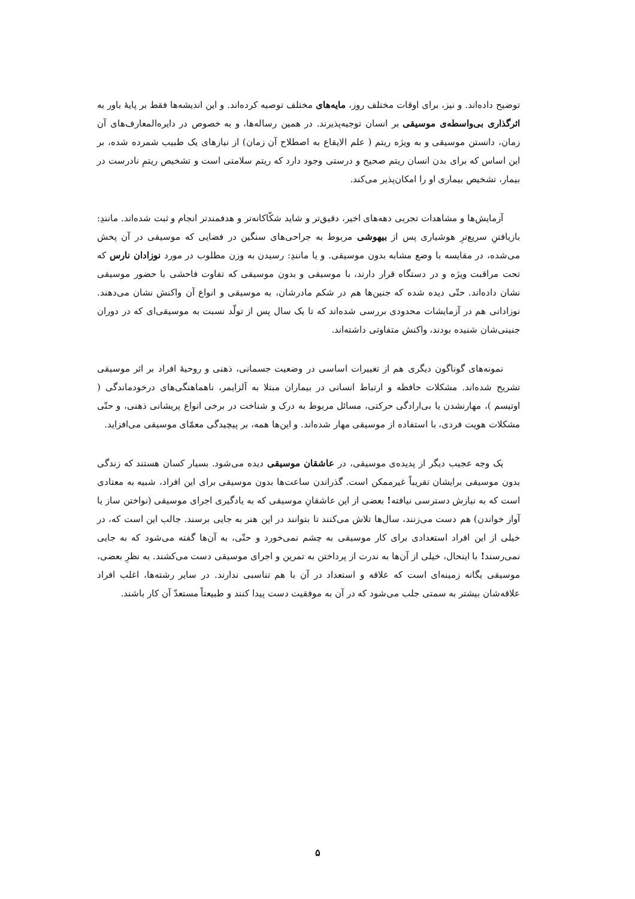توضیح داده‌اند. و نیز، برای اوقات مختلف روز، مایه‌های مختلف توصیه کرده‌اند. و این اندیشه‌ها فقط بر پایهٔ باور به اثرگذاری بی‌واسطه‌ی موسیقی بر انسان توجیه‌پذیرند. در همین رساله‌ها، و به خصوص در دایره‌المعارف‌های آن زمان، دانستن موسیقی و به ویژه ریتم ( علم الایقاع به اصطلاح آن زمان) از نیازهای یک طبیب شمرده شده، بر این اساس که برای بدن انسان ریتم صحیح و درستی وجود دارد که ریتم سلامتی است و تشخیص ریتمِ نادرست در بیمار، تشخیص بیماری او را امکان‌پذیر می‌کند.
آزمایش‌ها و مشاهدات تجربی دهه‌های اخیر، دقیق‌تر و شاید شکّاکانه‌تر و هدفمندتر انجام و ثبت شده‌اند. مانندِ: بازیافتنِ سریع‌ترِ هوشیاری پس از بیهوشی مربوط به جراحی‌های سنگین در فضایی که موسیقی در آن پخش می‌شده، در مقایسه با وضع مشابه بدون موسیقی. و یا مانندِ: رسیدن به وزن مطلوب در مورد نوزادان نارس که تحت مراقبت ویژه و در دستگاه قرار دارند، با موسیقی و بدون موسیقی که تفاوت فاحشی با حضور موسیقی نشان داده‌اند. حتّی دیده شده که جنین‌ها هم در شکم مادرشان، به موسیقی و انواع آن واکنش نشان می‌دهند. نوزادانی هم در آزمایشات محدودی بررسی شده‌اند که تا یک سال پس از تولّد نسبت به موسیقی‌ای که در دوران جنینی‌شان شنیده بودند، واکنش متفاوتی داشته‌اند.
نمونه‌های گوناگون دیگری هم از تغییرات اساسی در وضعیت جسمانی، ذهنی و روحیهٔ افراد بر اثر موسیقی تشریح شده‌اند. مشکلات حافظه و ارتباط انسانی در بیماران مبتلا به آلزایمر، ناهماهنگی‌های درخودماندگی ( اوتیسم )، مهارنشدن یا بی‌ارادگی حرکتی، مسائل مربوط به درک و شناخت در برخی انواع پریشانی ذهنی، و حتّی مشکلات هویت فردی، با استفاده از موسیقی مهار شده‌اند. و این‌ها همه، بر پیچیدگی معمّای موسیقی می‌افزاید.
یک وجه عجیب دیگر از پدیده‌ی موسیقی، در عاشقان موسیقی دیده می‌شود. بسیار کسان هستند که زندگی بدون موسیقی برایشان تقریباً غیرممکن است. گذراندن ساعت‌ها بدون موسیقی برای این افراد، شبیه به معتادی است که به نیازش دسترسی نیافته! بعضی از این عاشقانِ موسیقی که به یادگیری اجرای موسیقی (نواختن ساز یا آواز خواندن) هم دست می‌زنند، سال‌ها تلاش می‌کنند تا بتوانند در این هنر به جایی برسند. جالب این است که، در خیلی از این افراد استعدادی برای کار موسیقی به چشم نمی‌خورد و حتّی، به آن‌ها گفته می‌شود که به جایی نمی‌رسند! با اینحال، خیلی از آن‌ها به ندرت از پرداختن به تمرین و اجرای موسیقی دست می‌کشند. به نظرِ بعضی، موسیقی یگانه زمینه‌ای است که علاقه و استعداد در آن با هم تناسبی ندارند. در سایر رشته‌ها، اغلب افراد علاقه‌شان بیشتر به سمتی جلب می‌شود که در آن به موفقیت دست پیدا کنند و طبیعتاً مستعدّ آن کار باشند.
۵